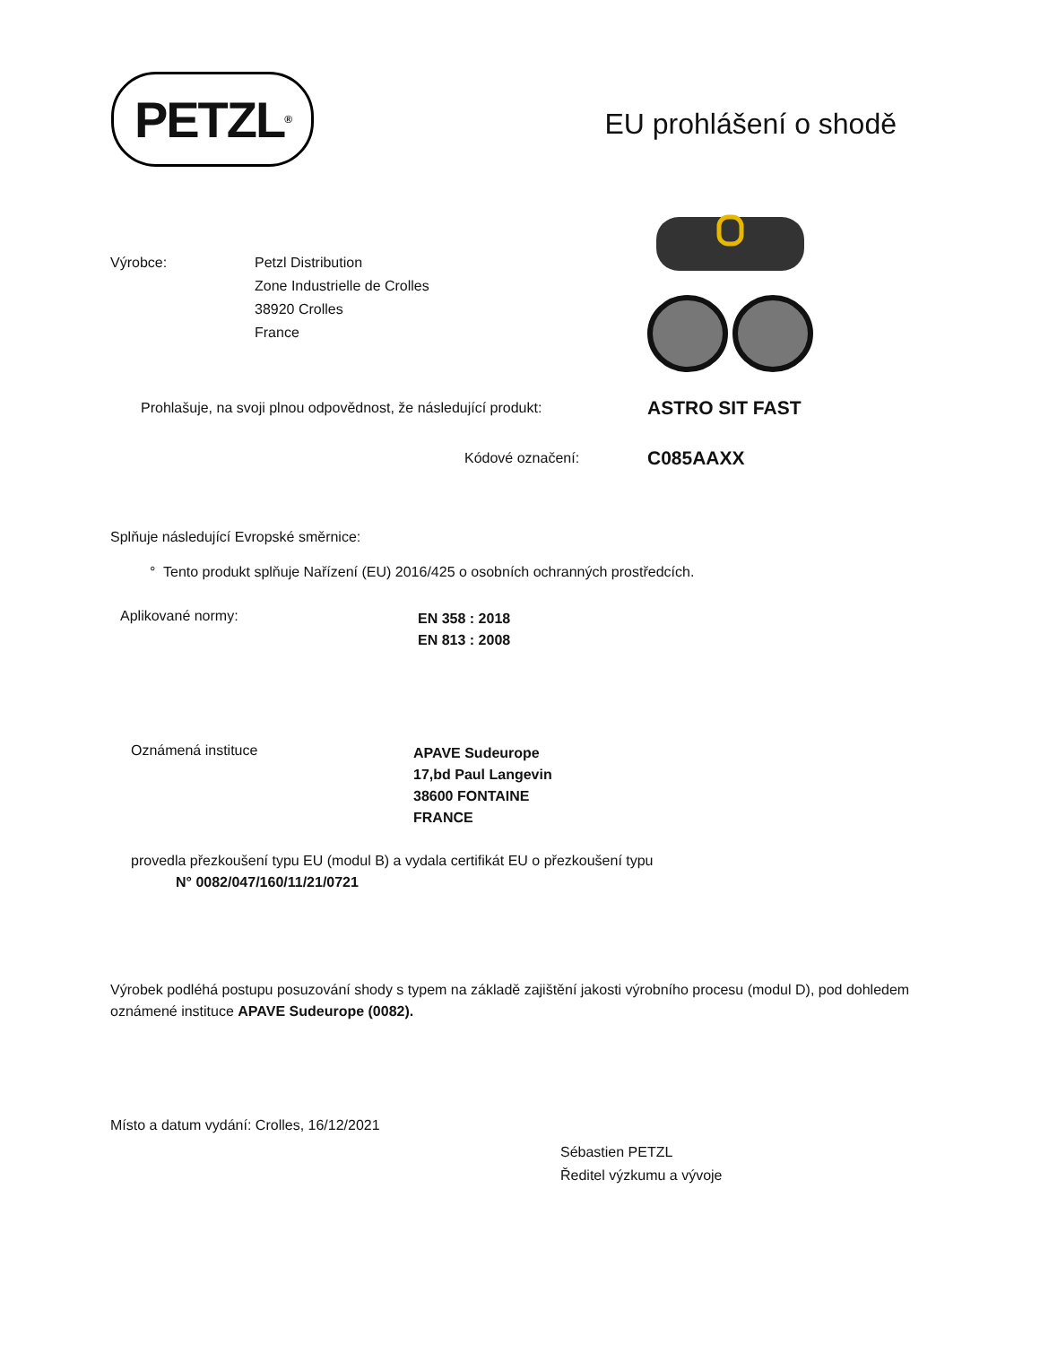PETZL<sup>®</sup>
EU prohlášení o shodě
Výrobce: Petzl Distribution
Zone Industrielle de Crolles
38920 Crolles
France
Prohlašuje, na svoji plnou odpovědnost, že následující produkt:
ASTRO SIT FAST
Kódové označení: C085AAXX
Splňuje následující Evropské směrnice:
° Tento produkt splňuje Nařízení (EU) 2016/425 o osobních ochranných prostředcích.
Aplikované normy:
EN 358 : 2018
EN 813 : 2008
Oznámená instituce
APAVE Sudeurope
17,bd Paul Langevin
38600 FONTAINE
FRANCE
provedla přezkoušení typu EU (modul B) a vydala certifikát EU o přezkoušení typu
N° 0082/047/160/11/21/0721
Výrobek podléhá postupu posuzování shody s typem na základě zajištění jakosti výrobního procesu (modul D), pod dohledem oznámené instituce APAVE Sudeurope (0082).
Místo a datum vydání: Crolles, 16/12/2021
Sébastien PETZL
Ředitel výzkumu a vývoje